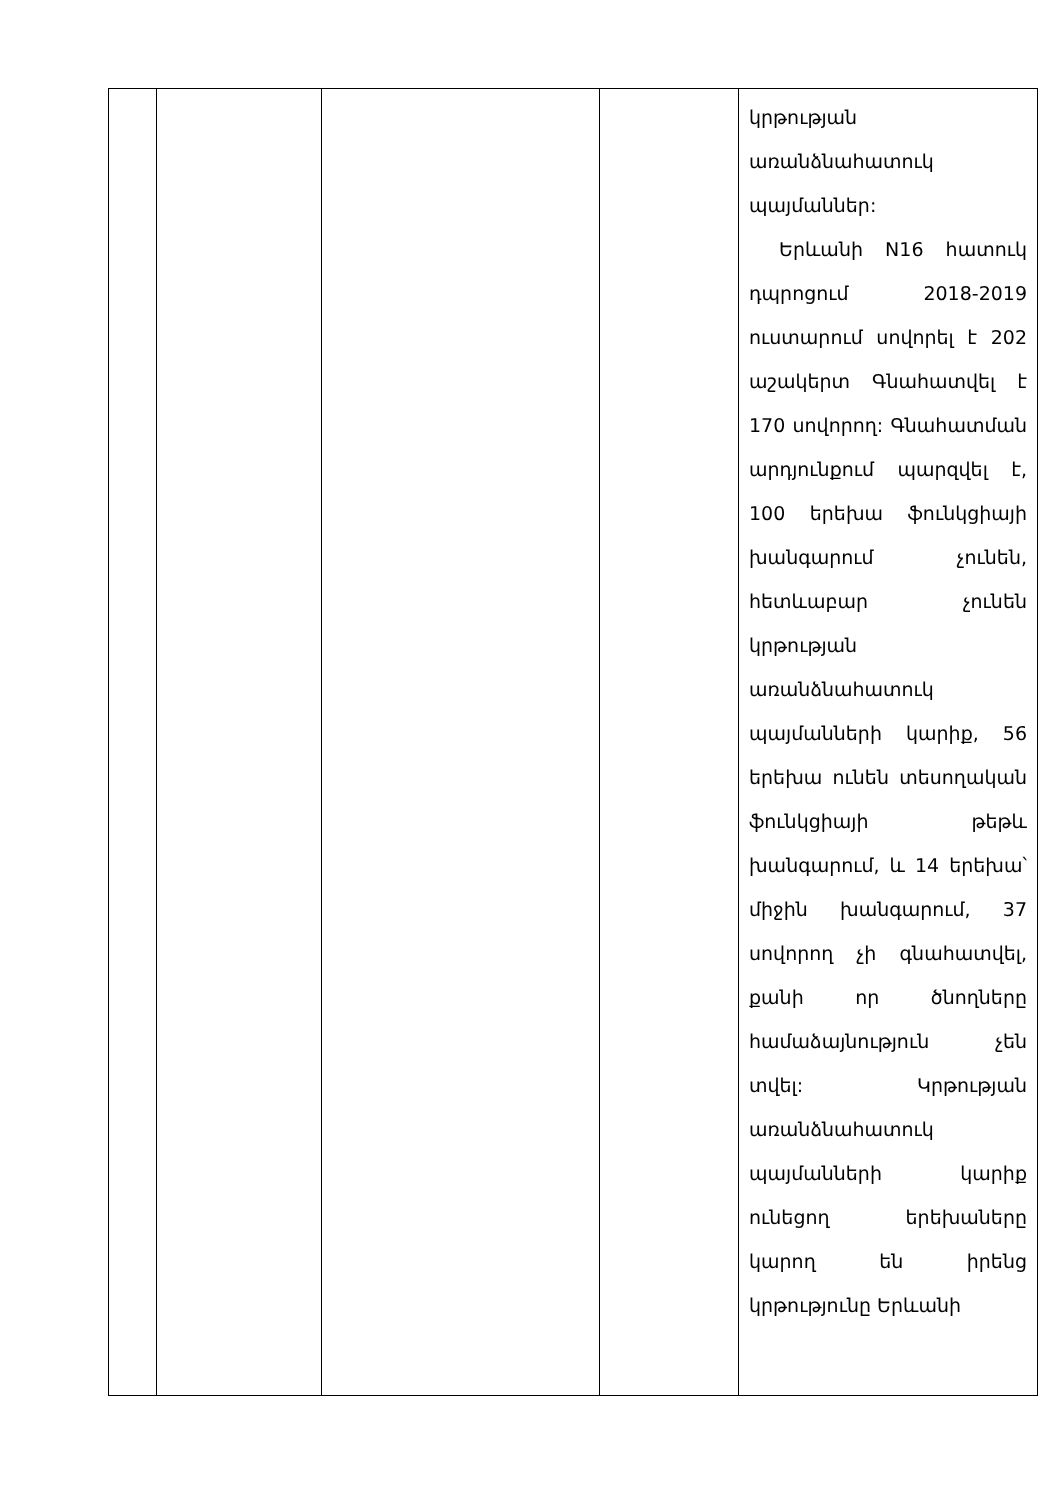| | | | | կրթության առանձնահատուկ պայմաններ: Երևանի N16 հատուկ դպրոցում 2018-2019 ուստարում սովորել է 202 աշակերտ Գնահատվել է 170 սովորող: Գնահատման արդյունքում պարզվել է, 100 երեխա ֆունկցիայի խանգարում չունեն, հետևաբար չունեն կրթության առանձնահատուկ պայմանների կարիք, 56 երեխա ունեն տեսողական ֆունկցիայի թեթև խանգարում, և 14 երեխա՝ միջին խանգարում, 37 սովորող չի գնահատվել, քանի որ ծնողները համաձայնություն չեն տվել: Կրթության առանձնահատուկ պայմանների կարիք ունեցող երեխաները կարող են իրենց կրթությունը Երևանի |